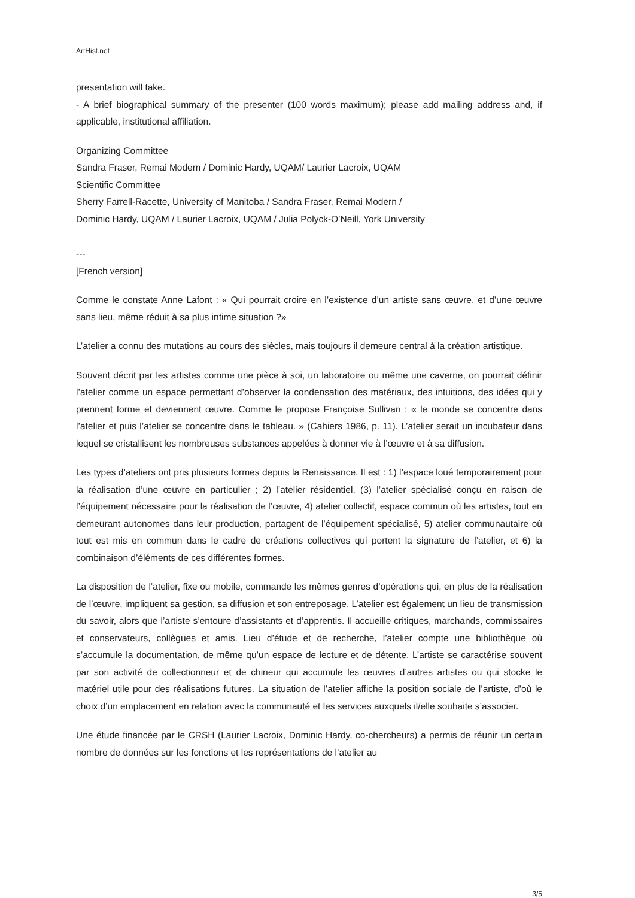ArtHist.net
presentation will take.
- A brief biographical summary of the presenter (100 words maximum); please add mailing address and, if applicable, institutional affiliation.
Organizing Committee
Sandra Fraser, Remai Modern / Dominic Hardy, UQAM/ Laurier Lacroix, UQAM
Scientific Committee
Sherry Farrell-Racette, University of Manitoba / Sandra Fraser, Remai Modern /
Dominic Hardy, UQAM / Laurier Lacroix, UQAM / Julia Polyck-O’Neill, York University
---
[French version]
Comme le constate Anne Lafont : « Qui pourrait croire en l’existence d’un artiste sans œuvre, et d’une œuvre sans lieu, même réduit à sa plus infime situation ?»
L’atelier a connu des mutations au cours des siècles, mais toujours il demeure central à la création artistique.
Souvent décrit par les artistes comme une pièce à soi, un laboratoire ou même une caverne, on pourrait définir l’atelier comme un espace permettant d’observer la condensation des matériaux, des intuitions, des idées qui y prennent forme et deviennent œuvre. Comme le propose Françoise Sullivan : « le monde se concentre dans l’atelier et puis l’atelier se concentre dans le tableau. » (Cahiers 1986, p. 11). L’atelier serait un incubateur dans lequel se cristallisent les nombreuses substances appelées à donner vie à l’œuvre et à sa diffusion.
Les types d’ateliers ont pris plusieurs formes depuis la Renaissance. Il est : 1) l’espace loué temporairement pour la réalisation d’une œuvre en particulier ; 2) l’atelier résidentiel, (3) l’atelier spécialisé conçu en raison de l’équipement nécessaire pour la réalisation de l’œuvre, 4) atelier collectif, espace commun où les artistes, tout en demeurant autonomes dans leur production, partagent de l’équipement spécialisé, 5) atelier communautaire où tout est mis en commun dans le cadre de créations collectives qui portent la signature de l’atelier, et 6) la combinaison d’éléments de ces différentes formes.
La disposition de l’atelier, fixe ou mobile, commande les mêmes genres d’opérations qui, en plus de la réalisation de l’œuvre, impliquent sa gestion, sa diffusion et son entreposage. L’atelier est également un lieu de transmission du savoir, alors que l’artiste s’entoure d’assistants et d’apprentis. Il accueille critiques, marchands, commissaires et conservateurs, collègues et amis. Lieu d’étude et de recherche, l’atelier compte une bibliothèque où s’accumule la documentation, de même qu’un espace de lecture et de détente. L’artiste se caractérise souvent par son activité de collectionneur et de chineur qui accumule les œuvres d’autres artistes ou qui stocke le matériel utile pour des réalisations futures. La situation de l’atelier affiche la position sociale de l’artiste, d’où le choix d’un emplacement en relation avec la communauté et les services auxquels il/elle souhaite s’associer.
Une étude financée par le CRSH (Laurier Lacroix, Dominic Hardy, co-chercheurs) a permis de réunir un certain nombre de données sur les fonctions et les représentations de l’atelier au
3/5